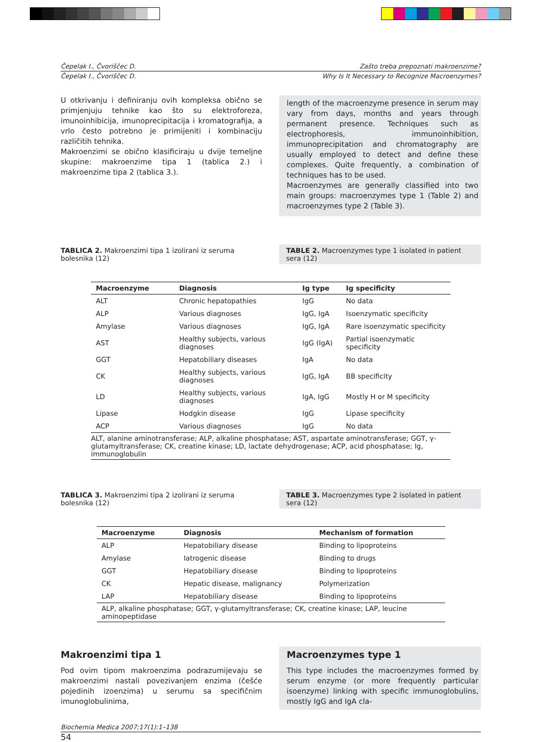Čepelak I., Čvoriščec D. Zašto treba prepoznati makroenzime?
Čepelak I., Čvoriščec D. Why Is It Necessary to Recognize Macroenzymes?
U otkrivanju i definiranju ovih kompleksa obično se primjenjuju tehnike kao što su elektroforeza, imunoinhibicija, imunoprecipitacija i kromatografija, a vrlo često potrebno je primijeniti i kombinaciju različitih tehnika.
Makroenzimi se obično klasificiraju u dvije temeljne skupine: makroenzime tipa 1 (tablica 2.) i makroenzime tipa 2 (tablica 3.).
length of the macroenzyme presence in serum may vary from days, months and years through permanent presence. Techniques such as electrophoresis, immunoinhibition, immunoprecipitation and chromatography are usually employed to detect and define these complexes. Quite frequently, a combination of techniques has to be used.
Macroenzymes are generally classified into two main groups: macroenzymes type 1 (Table 2) and macroenzymes type 2 (Table 3).
TABLICA 2. Makroenzimi tipa 1 izolirani iz seruma bolesnika (12)
TABLE 2. Macroenzymes type 1 isolated in patient sera (12)
| Macroenzyme | Diagnosis | Ig type | Ig specificity |
| --- | --- | --- | --- |
| ALT | Chronic hepatopathies | IgG | No data |
| ALP | Various diagnoses | IgG, IgA | Isoenzymatic specificity |
| Amylase | Various diagnoses | IgG, IgA | Rare isoenzymatic specificity |
| AST | Healthy subjects, various diagnoses | IgG (IgA) | Partial isoenzymatic specificity |
| GGT | Hepatobiliary diseases | IgA | No data |
| CK | Healthy subjects, various diagnoses | IgG, IgA | BB specificity |
| LD | Healthy subjects, various diagnoses | IgA, IgG | Mostly H or M specificity |
| Lipase | Hodgkin disease | IgG | Lipase specificity |
| ACP | Various diagnoses | IgG | No data |
| ALT, alanine aminotransferase; ALP, alkaline phosphatase; AST, aspartate aminotransferase; GGT, γ-glutamyltransferase; CK, creatine kinase; LD, lactate dehydrogenase; ACP, acid phosphatase; Ig, immunoglobulin | | | |
TABLICA 3. Makroenzimi tipa 2 izolirani iz seruma bolesnika (12)
TABLE 3. Macroenzymes type 2 isolated in patient sera (12)
| Macroenzyme | Diagnosis | Mechanism of formation |
| --- | --- | --- |
| ALP | Hepatobiliary disease | Binding to lipoproteins |
| Amylase | Iatrogenic disease | Binding to drugs |
| GGT | Hepatobiliary disease | Binding to lipoproteins |
| CK | Hepatic disease, malignancy | Polymerization |
| LAP | Hepatobiliary disease | Binding to lipoproteins |
| ALP, alkaline phosphatase; GGT, γ-glutamyltransferase; CK, creatine kinase; LAP, leucine aminopeptidase | | |
Makroenzimi tipa 1
Pod ovim tipom makroenzima podrazumijevaju se makroenzimi nastali povezivanjem enzima (češće pojedinih izoenzima) u serumu sa specifičnim imunoglobulinima,
Macroenzymes type 1
This type includes the macroenzymes formed by serum enzyme (or more frequently particular isoenzyme) linking with specific immunoglobulins, mostly IgG and IgA cla-
Biochemia Medica 2007;17(1):1–138
54